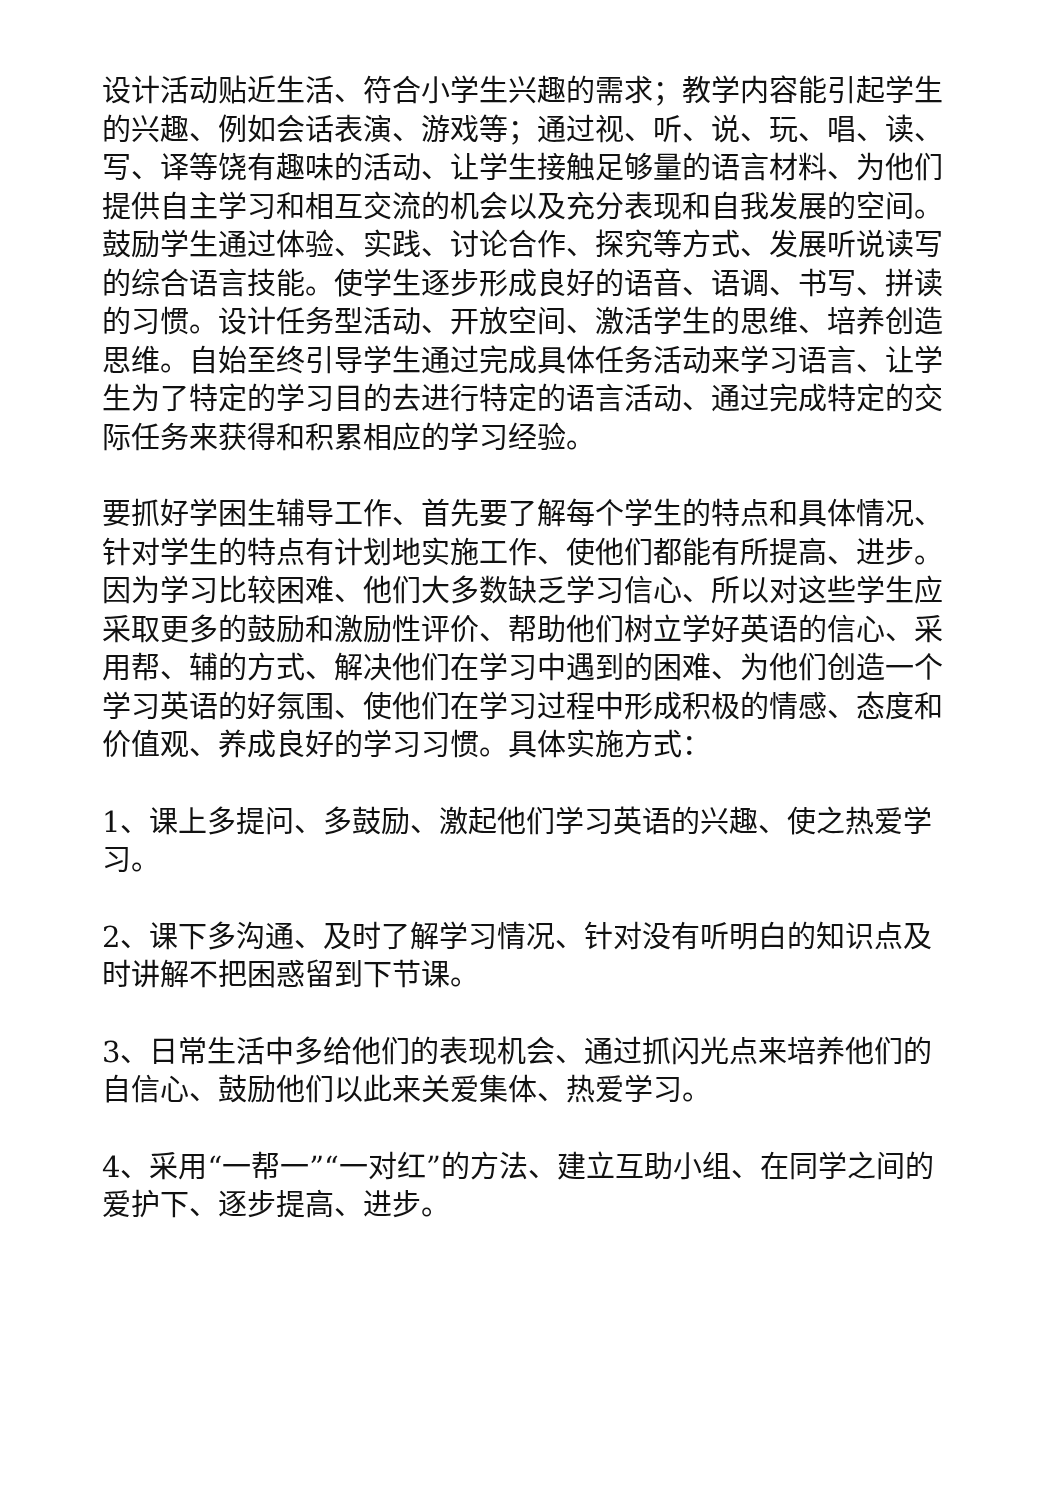设计活动贴近生活、符合小学生兴趣的需求；教学内容能引起学生的兴趣、例如会话表演、游戏等；通过视、听、说、玩、唱、读、写、译等饶有趣味的活动、让学生接触足够量的语言材料、为他们提供自主学习和相互交流的机会以及充分表现和自我发展的空间。鼓励学生通过体验、实践、讨论合作、探究等方式、发展听说读写的综合语言技能。使学生逐步形成良好的语音、语调、书写、拼读的习惯。设计任务型活动、开放空间、激活学生的思维、培养创造思维。自始至终引导学生通过完成具体任务活动来学习语言、让学生为了特定的学习目的去进行特定的语言活动、通过完成特定的交际任务来获得和积累相应的学习经验。
要抓好学困生辅导工作、首先要了解每个学生的特点和具体情况、针对学生的特点有计划地实施工作、使他们都能有所提高、进步。因为学习比较困难、他们大多数缺乏学习信心、所以对这些学生应采取更多的鼓励和激励性评价、帮助他们树立学好英语的信心、采用帮、辅的方式、解决他们在学习中遇到的困难、为他们创造一个学习英语的好氛围、使他们在学习过程中形成积极的情感、态度和价值观、养成良好的学习习惯。具体实施方式：
1、课上多提问、多鼓励、激起他们学习英语的兴趣、使之热爱学习。
2、课下多沟通、及时了解学习情况、针对没有听明白的知识点及时讲解不把困惑留到下节课。
3、日常生活中多给他们的表现机会、通过抓闪光点来培养他们的自信心、鼓励他们以此来关爱集体、热爱学习。
4、采用“一帮一”“一对红”的方法、建立互助小组、在同学之间的爱护下、逐步提高、进步。